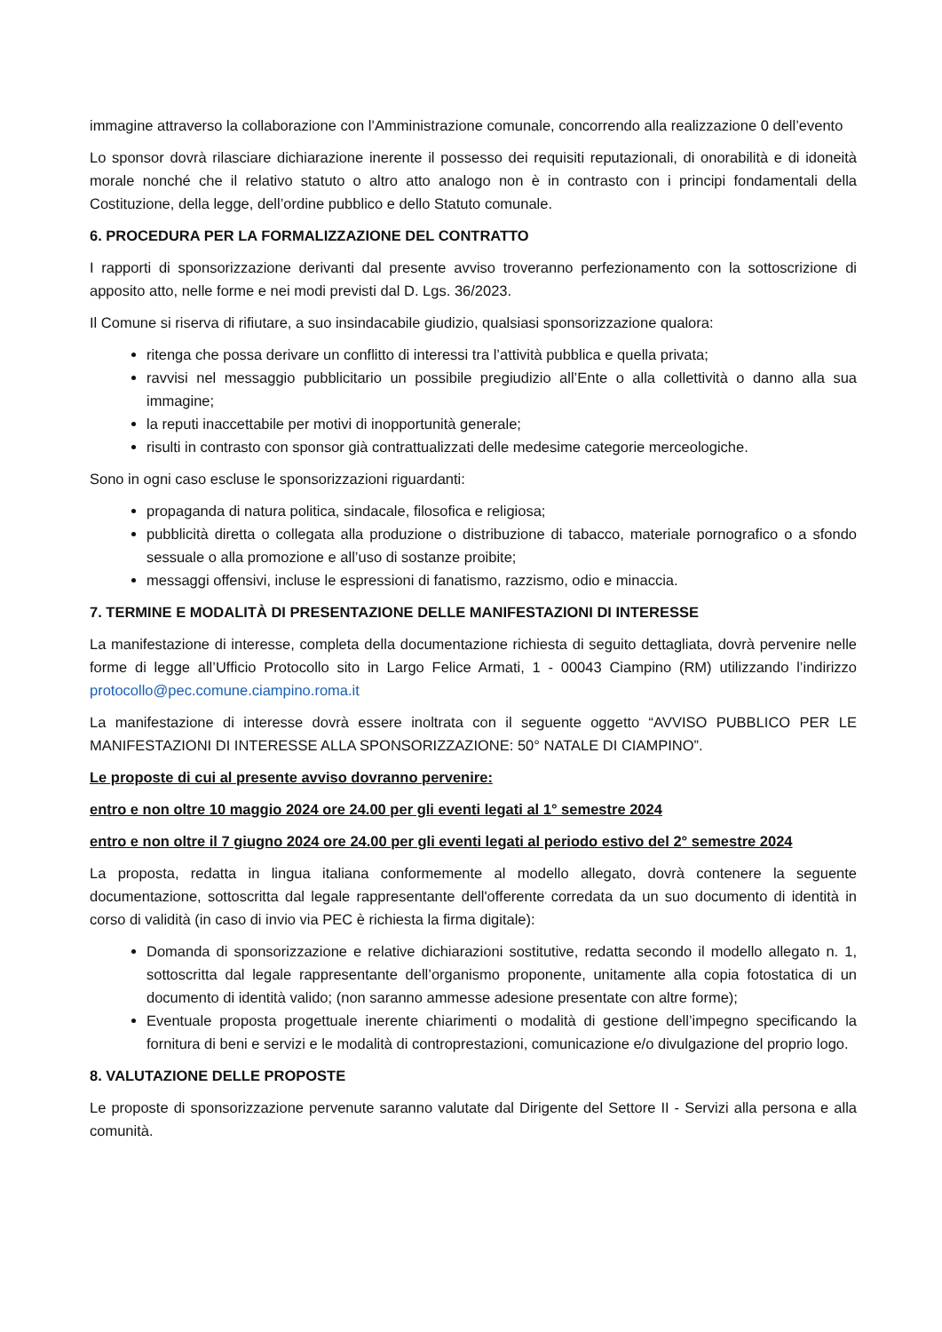immagine attraverso la collaborazione con l’Amministrazione comunale, concorrendo alla realizzazione 0 dell’evento
Lo sponsor dovrà rilasciare dichiarazione inerente il possesso dei requisiti reputazionali, di onorabilità e di idoneità morale nonché che il relativo statuto o altro atto analogo non è in contrasto con i principi fondamentali della Costituzione, della legge, dell’ordine pubblico e dello Statuto comunale.
6. PROCEDURA PER LA FORMALIZZAZIONE DEL CONTRATTO
I rapporti di sponsorizzazione derivanti dal presente avviso troveranno perfezionamento con la sottoscrizione di apposito atto, nelle forme e nei modi previsti dal D. Lgs. 36/2023.
Il Comune si riserva di rifiutare, a suo insindacabile giudizio, qualsiasi sponsorizzazione qualora:
ritenga che possa derivare un conflitto di interessi tra l’attività pubblica e quella privata;
ravvisi nel messaggio pubblicitario un possibile pregiudizio all’Ente o alla collettività o danno alla sua immagine;
la reputi inaccettabile per motivi di inopportunità generale;
risulti in contrasto con sponsor già contrattualizzati delle medesime categorie merceologiche.
Sono in ogni caso escluse le sponsorizzazioni riguardanti:
propaganda di natura politica, sindacale, filosofica e religiosa;
pubblicità diretta o collegata alla produzione o distribuzione di tabacco, materiale pornografico o a sfondo sessuale o alla promozione e all’uso di sostanze proibite;
messaggi offensivi, incluse le espressioni di fanatismo, razzismo, odio e minaccia.
7. TERMINE E MODALITÀ DI PRESENTAZIONE DELLE MANIFESTAZIONI DI INTERESSE
La manifestazione di interesse, completa della documentazione richiesta di seguito dettagliata, dovrà pervenire nelle forme di legge all’Ufficio Protocollo sito in Largo Felice Armati, 1 - 00043 Ciampino (RM) utilizzando l’indirizzo protocollo@pec.comune.ciampino.roma.it
La manifestazione di interesse dovrà essere inoltrata con il seguente oggetto “AVVISO PUBBLICO PER LE MANIFESTAZIONI DI INTERESSE ALLA SPONSORIZZAZIONE: 50° NATALE DI CIAMPINO”.
Le proposte di cui al presente avviso dovranno pervenire:
entro e non oltre 10 maggio 2024 ore 24.00 per gli eventi legati al 1° semestre 2024
entro e non oltre il 7 giugno 2024 ore 24.00 per gli eventi legati al periodo estivo del 2° semestre 2024
La proposta, redatta in lingua italiana conformemente al modello allegato, dovrà contenere la seguente documentazione, sottoscritta dal legale rappresentante dell'offerente corredata da un suo documento di identità in corso di validità (in caso di invio via PEC è richiesta la firma digitale):
Domanda di sponsorizzazione e relative dichiarazioni sostitutive, redatta secondo il modello allegato n. 1, sottoscritta dal legale rappresentante dell’organismo proponente, unitamente alla copia fotostatica di un documento di identità valido; (non saranno ammesse adesione presentate con altre forme);
Eventuale proposta progettuale inerente chiarimenti o modalità di gestione dell’impegno specificando la fornitura di beni e servizi e le modalità di controprestazioni, comunicazione e/o divulgazione del proprio logo.
8. VALUTAZIONE DELLE PROPOSTE
Le proposte di sponsorizzazione pervenute saranno valutate dal Dirigente del Settore II - Servizi alla persona e alla comunità.